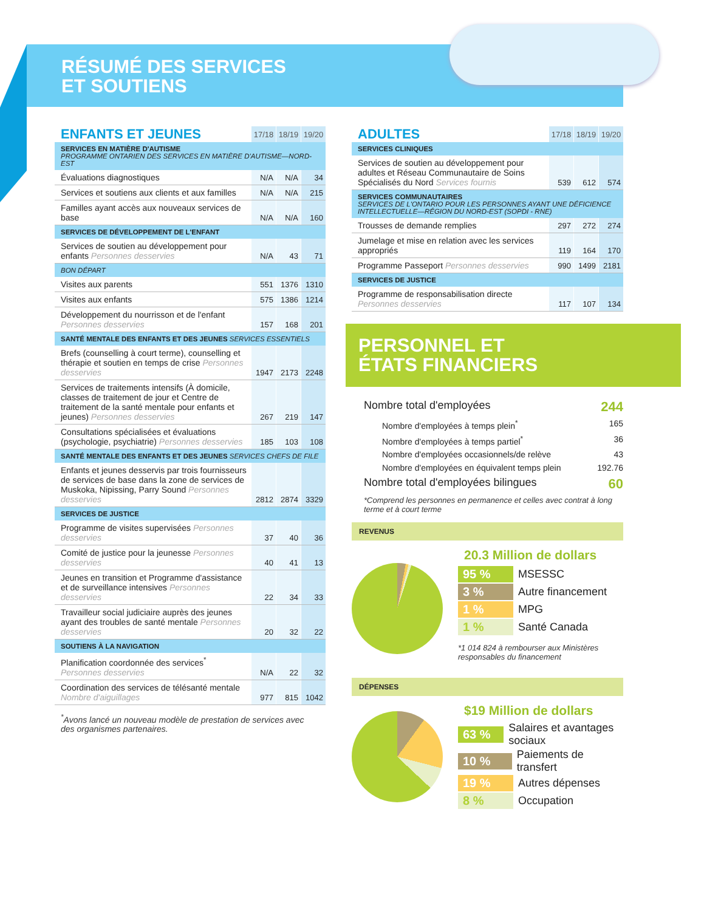RÉSUMÉ DES SERVICES
ET SOUTIENS
| ENFANTS ET JEUNES | 17/18 | 18/19 | 19/20 |
| SERVICES EN MATIÈRE D'AUTISME PROGRAMME ONTARIEN DES SERVICES EN MATIÈRE D'AUTISME—NORD-EST | | | |
| Évaluations diagnostiques | N/A | N/A | 34 |
| Services et soutiens aux clients et aux familles | N/A | N/A | 215 |
| Familles ayant accès aux nouveaux services de base | N/A | N/A | 160 |
| SERVICES DE DÉVELOPPEMENT DE L'ENFANT | | | |
| Services de soutien au développement pour enfants Personnes desservies | N/A | 43 | 71 |
| BON DÉPART | | | |
| Visites aux parents | 551 | 1376 | 1310 |
| Visites aux enfants | 575 | 1386 | 1214 |
| Développement du nourrisson et de l'enfant Personnes desservies | 157 | 168 | 201 |
| SANTÉ MENTALE DES ENFANTS ET DES JEUNES SERVICES ESSENTIELS | | | |
| Brefs (counselling à court terme), counselling et thérapie et soutien en temps de crise Personnes desservies | 1947 | 2173 | 2248 |
| Services de traitements intensifs (À domicile, classes de traitement de jour et Centre de traitement de la santé mentale pour enfants et jeunes) Personnes desservies | 267 | 219 | 147 |
| Consultations spécialisées et évaluations (psychologie, psychiatrie) Personnes desservies | 185 | 103 | 108 |
| SANTÉ MENTALE DES ENFANTS ET DES JEUNES SERVICES CHEFS DE FILE | | | |
| Enfants et jeunes desservis par trois fournisseurs de services de base dans la zone de services de Muskoka, Nipissing, Parry Sound Personnes desservies | 2812 | 2874 | 3329 |
| SERVICES DE JUSTICE | | | |
| Programme de visites supervisées Personnes desservies | 37 | 40 | 36 |
| Comité de justice pour la jeunesse Personnes desservies | 40 | 41 | 13 |
| Jeunes en transition et Programme d'assistance et de surveillance intensives Personnes desservies | 22 | 34 | 33 |
| Travailleur social judiciaire auprès des jeunes ayant des troubles de santé mentale Personnes desservies | 20 | 32 | 22 |
| SOUTIENS À LA NAVIGATION | | | |
| Planification coordonnée des services<sup>*</sup> Personnes desservies | N/A | 22 | 32 |
| Coordination des services de télésanté mentale Nombre d'aiguillages | 977 | 815 | 1042 |
<sup>*</sup> Avons lancé un nouveau modèle de prestation de services avec des organismes partenaires.
| ADULTES | 17/18 | 18/19 | 19/20 |
| SERVICES CLINIQUES | | | |
| Services de soutien au développement pour adultes et Réseau Communautaire de Soins Spécialisés du Nord Services fournis | 539 | 612 | 574 |
| SERVICES COMMUNAUTAIRES SERVICES DE L'ONTARIO POUR LES PERSONNES AYANT UNE DÉFICIENCE INTELLECTUELLE—RÉGION DU NORD-EST (SOPDI - RNE) | | | |
| Trousses de demande remplies | 297 | 272 | 274 |
| Jumelage et mise en relation avec les services appropriés | 119 | 164 | 170 |
| Programme Passeport Personnes desservies | 990 | 1499 | 2181 |
| SERVICES DE JUSTICE | | | |
| Programme de responsabilisation directe Personnes desservies | 117 | 107 | 134 |
PERSONNEL ET
ÉTATS FINANCIERS
Nombre total d'employées 244
Nombre d'employées à temps plein<sup>*</sup> 165
Nombre d'employées à temps partiel<sup>*</sup> 36
Nombre d'employées occasionnels/de relève 43
Nombre d'employées en équivalent temps plein 192.76
Nombre total d'employées bilingues 60
*Comprend les personnes en permanence et celles avec contrat à long terme et à court terme
REVENUS
20.3 Million de dollars
95 % MSESSC
3 % Autre financement
1 % MPG
1 % Santé Canada
*1 014 824 à rembourser aux Ministères responsables du financement
DÉPENSES
$19 Million de dollars
63 % Salaires et avantages sociaux
10 % Paiements de transfert
19 % Autres dépenses
8 % Occupation